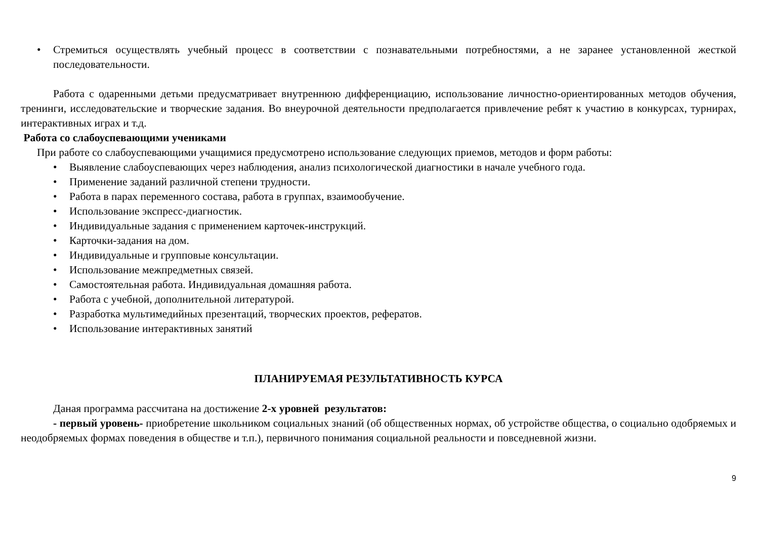• Стремиться осуществлять учебный процесс в соответствии с познавательными потребностями, а не заранее установленной жесткой последовательности.
Работа с одаренными детьми предусматривает внутреннюю дифференциацию, использование личностно-ориентированных методов обучения, тренинги, исследовательские и творческие задания. Во внеурочной деятельности предполагается привлечение ребят к участию в конкурсах, турнирах, интерактивных играх и т.д.
Работа со слабоуспевающими учениками
При работе со слабоуспевающими учащимися предусмотрено использование следующих приемов, методов и форм работы:
• Выявление слабоуспевающих через наблюдения, анализ психологической диагностики в начале учебного года.
• Применение заданий различной степени трудности.
• Работа в парах переменного состава, работа в группах, взаимообучение.
• Использование экспресс-диагностик.
• Индивидуальные задания с применением карточек-инструкций.
• Карточки-задания на дом.
• Индивидуальные и групповые консультации.
• Использование межпредметных связей.
• Самостоятельная работа. Индивидуальная домашняя работа.
• Работа с учебной, дополнительной литературой.
• Разработка мультимедийных презентаций, творческих проектов, рефератов.
• Использование интерактивных занятий
ПЛАНИРУЕМАЯ РЕЗУЛЬТАТИВНОСТЬ КУРСА
Даная программа рассчитана на достижение 2-х уровней результатов:
- первый уровень- приобретение школьником социальных знаний (об общественных нормах, об устройстве общества, о социально одобряемых и неодобряемых формах поведения в обществе и т.п.), первичного понимания социальной реальности и повседневной жизни.
9